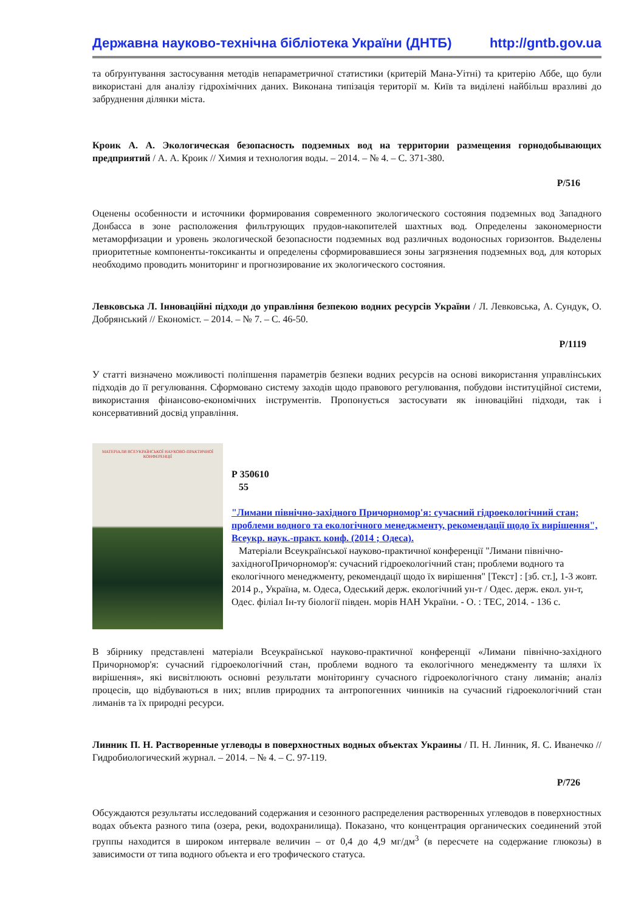Державна науково-технічна бібліотека України (ДНТБ) http://gntb.gov.ua
та обґрунтування застосування методів непараметричної статистики (критерій Мана-Уітні) та критерію Аббе, що були використані для аналізу гідрохімічних даних. Виконана типізація території м. Київ та виділені найбільш вразливі до забруднення ділянки міста.
Кроик А. А. Экологическая безопасность подземных вод на территории размещения горнодобывающих предприятий / А. А. Кроик // Химия и технология воды. – 2014. – № 4. – С. 371-380.
Р/516
Оценены особенности и источники формирования современного экологического состояния подземных вод Западного Донбасса в зоне расположения фильтрующих прудов-накопителей шахтных вод. Определены закономерности метаморфизации и уровень экологической безопасности подземных вод различных водоносных горизонтов. Выделены приоритетные компоненты-токсиканты и определены сформировавшиеся зоны загрязнения подземных вод, для которых необходимо проводить мониторинг и прогнозирование их экологического состояния.
Левковська Л. Інноваційні підходи до управління безпекою водних ресурсів України / Л. Левковська, А. Сундук, О. Добрянський // Економіст. – 2014. – № 7. – С. 46-50.
Р/1119
У статті визначено можливості поліпшення параметрів безпеки водних ресурсів на основі використання управлінських підходів до її регулювання. Сформовано систему заходів щодо правового регулювання, побудови інституційної системи, використання фінансово-економічних інструментів. Пропонується застосувати як інноваційні підходи, так і консервативний досвід управління.
МАТЕРІАЛИ ВСЕУКРАЇНСЬКОЇ НАУКОВО-ПРАКТИЧНОЇ КОНФЕРЕНЦІЇ
Р 350610
55
"Лимани північно-західного Причорномор'я: сучасний гідроекологічний стан; проблеми водного та екологічного менеджменту, рекомендації щодо їх вирішення", Всеукр. наук.-практ. конф. (2014 ; Одеса).
Матеріали Всеукраїнської науково-практичної конференції "Лимани північно-західногоПричорномор'я: сучасний гідроекологічний стан; проблеми водного та екологічного менеджменту, рекомендації щодо їх вирішення" [Текст] : [зб. ст.], 1-3 жовт. 2014 р., Україна, м. Одеса, Одеський держ. екологічний ун-т / Одес. держ. екол. ун-т, Одес. філіал Ін-ту біології півден. морів НАН України. - О. : ТЕС, 2014. - 136 с.
В збірнику представлені матеріали Всеукраїнської науково-практичної конференції «Лимани північно-західного Причорномор'я: сучасний гідроекологічний стан, проблеми водного та екологічного менеджменту та шляхи їх вирішення», які висвітлюють основні результати моніторингу сучасного гідроекологічного стану лиманів; аналіз процесів, що відбуваються в них; вплив природних та антропогенних чинників на сучасний гідроекологічний стан лиманів та їх природні ресурси.
Линник П. Н. Растворенные углеводы в поверхностных водных объектах Украины / П. Н. Линник, Я. С. Иванечко // Гидробиологический журнал. – 2014. – № 4. – С. 97-119.
Р/726
Обсуждаются результаты исследований содержания и сезонного распределения растворенных углеводов в поверхностных водах объекта разного типа (озера, реки, водохранилища). Показано, что концентрация органических соединений этой группы находится в широком интервале величин – от 0,4 до 4,9 мг/дм<sup>3</sup> (в пересчете на содержание глюкозы) в зависимости от типа водного объекта и его трофического статуса.